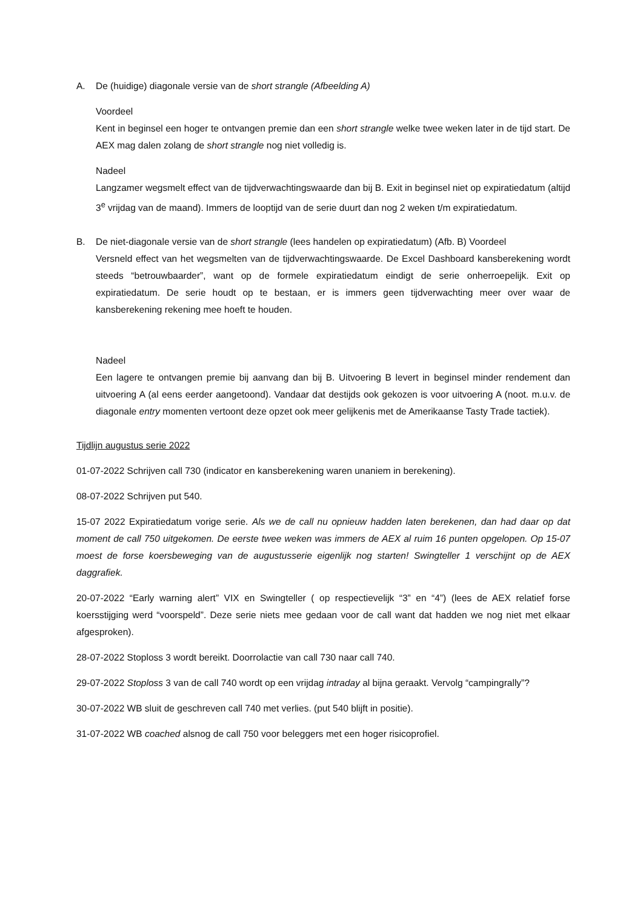A. De (huidige) diagonale versie van de short strangle (Afbeelding A)
Voordeel
Kent in beginsel een hoger te ontvangen premie dan een short strangle welke twee weken later in de tijd start. De AEX mag dalen zolang de short strangle nog niet volledig is.
Nadeel
Langzamer wegsmelt effect van de tijdverwachtingswaarde dan bij B. Exit in beginsel niet op expiratiedatum (altijd 3<sup>e</sup> vrijdag van de maand). Immers de looptijd van de serie duurt dan nog 2 weken t/m expiratiedatum.
B. De niet-diagonale versie van de short strangle (lees handelen op expiratiedatum) (Afb. B) Voordeel
Versneld effect van het wegsmelten van de tijdverwachtingswaarde. De Excel Dashboard kansberekening wordt steeds “betrouwbaarder”, want op de formele expiratiedatum eindigt de serie onherroepelijk. Exit op expiratiedatum. De serie houdt op te bestaan, er is immers geen tijdverwachting meer over waar de kansberekening rekening mee hoeft te houden.
Nadeel
Een lagere te ontvangen premie bij aanvang dan bij B. Uitvoering B levert in beginsel minder rendement dan uitvoering A (al eens eerder aangetoond). Vandaar dat destijds ook gekozen is voor uitvoering A (noot. m.u.v. de diagonale entry momenten vertoont deze opzet ook meer gelijkenis met de Amerikaanse Tasty Trade tactiek).
Tijdlijn augustus serie 2022
01-07-2022 Schrijven call 730 (indicator en kansberekening waren unaniem in berekening).
08-07-2022 Schrijven put 540.
15-07 2022 Expiratiedatum vorige serie. Als we de call nu opnieuw hadden laten berekenen, dan had daar op dat moment de call 750 uitgekomen. De eerste twee weken was immers de AEX al ruim 16 punten opgelopen. Op 15-07 moest de forse koersbeweging van de augustusserie eigenlijk nog starten! Swingteller 1 verschijnt op de AEX daggrafiek.
20-07-2022 “Early warning alert” VIX en Swingteller ( op respectievelijk “3” en “4”) (lees de AEX relatief forse koersstijging werd “voorspeld”. Deze serie niets mee gedaan voor de call want dat hadden we nog niet met elkaar afgesproken).
28-07-2022 Stoploss 3 wordt bereikt. Doorrolactie van call 730 naar call 740.
29-07-2022 Stoploss 3 van de call 740 wordt op een vrijdag intraday al bijna geraakt. Vervolg “campingrally”?
30-07-2022 WB sluit de geschreven call 740 met verlies. (put 540 blijft in positie).
31-07-2022 WB coached alsnog de call 750 voor beleggers met een hoger risicoprofiel.